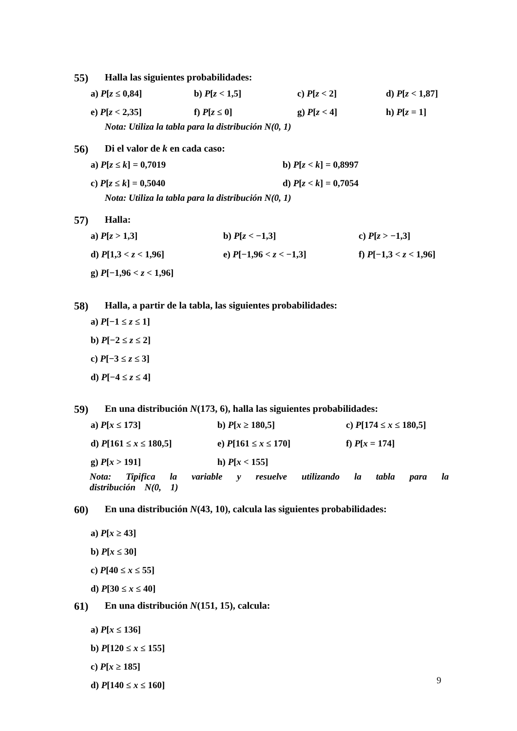55) Halla las siguientes probabilidades:
a) P[z ≤ 0,84] b) P[z < 1,5] c) P[z < 2] d) P[z < 1,87]
e) P[z < 2,35] f) P[z ≤ 0] g) P[z < 4] h) P[z = 1]
Nota: Utiliza la tabla para la distribución N(0, 1)
56) Di el valor de k en cada caso:
a) P[z ≤ k] = 0,7019 b) P[z < k] = 0,8997
c) P[z ≤ k] = 0,5040 d) P[z < k] = 0,7054
Nota: Utiliza la tabla para la distribución N(0, 1)
57) Halla:
a) P[z > 1,3] b) P[z < −1,3] c) P[z > −1,3]
d) P[1,3 < z < 1,96] e) P[−1,96 < z < −1,3] f) P[−1,3 < z < 1,96]
g) P[−1,96 < z < 1,96]
58) Halla, a partir de la tabla, las siguientes probabilidades:
a) P[−1 ≤ z ≤ 1]
b) P[−2 ≤ z ≤ 2]
c) P[−3 ≤ z ≤ 3]
d) P[−4 ≤ z ≤ 4]
59) En una distribución N(173, 6), halla las siguientes probabilidades:
a) P[x ≤ 173] b) P[x ≥ 180,5] c) P[174 ≤ x ≤ 180,5]
d) P[161 ≤ x ≤ 180,5] e) P[161 ≤ x ≤ 170] f) P[x = 174]
g) P[x > 191] h) P[x < 155]
Nota: Tipifica la variable y resuelve utilizando la tabla para la distribución N(0, 1)
60) En una distribución N(43, 10), calcula las siguientes probabilidades:
a) P[x ≥ 43]
b) P[x ≤ 30]
c) P[40 ≤ x ≤ 55]
d) P[30 ≤ x ≤ 40]
61) En una distribución N(151, 15), calcula:
a) P[x ≤ 136]
b) P[120 ≤ x ≤ 155]
c) P[x ≥ 185]
d) P[140 ≤ x ≤ 160]
9